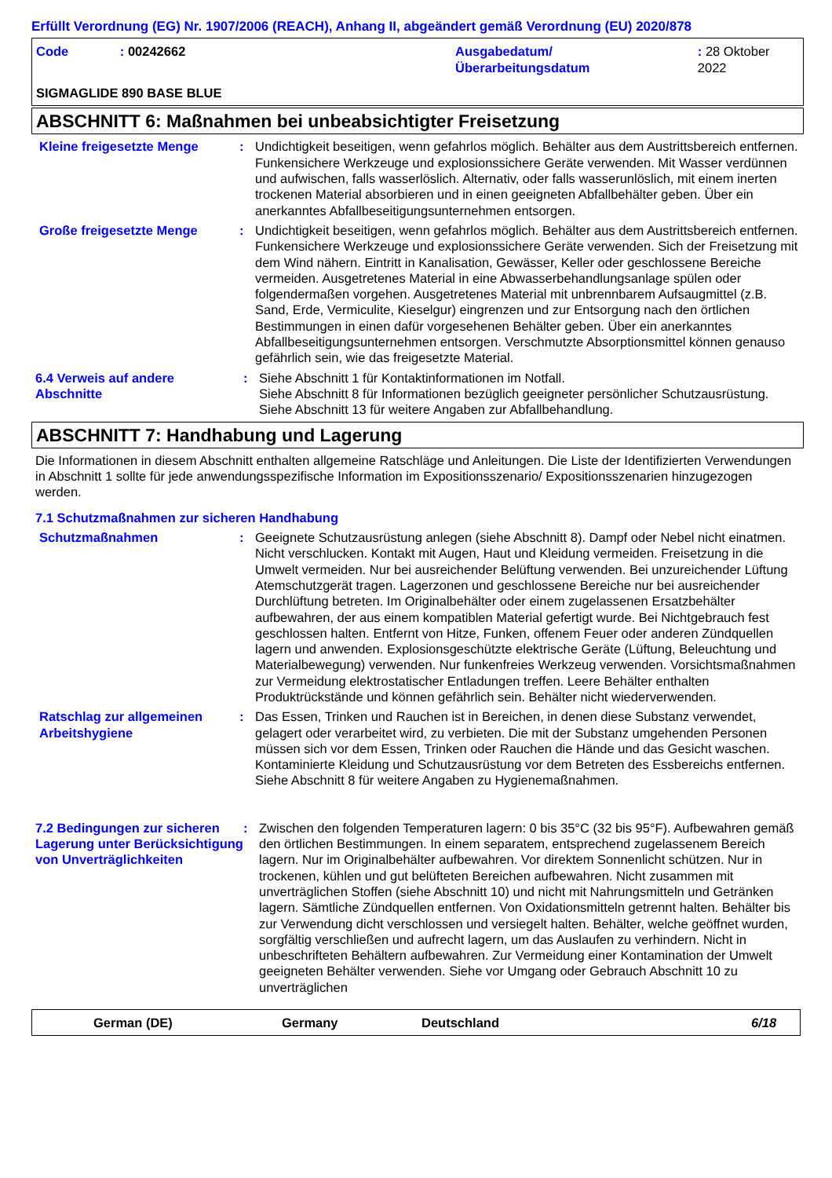Erfüllt Verordnung (EG) Nr. 1907/2006 (REACH), Anhang II, abgeändert gemäß Verordnung (EU) 2020/878
Code: 00242662 Ausgabedatum/
Überarbeitungsdatum: 28 Oktober 2022
SIGMAGLIDE 890 BASE BLUE
ABSCHNITT 6: Maßnahmen bei unbeabsichtigter Freisetzung
Kleine freigesetzte Menge : Undichtigkeit beseitigen, wenn gefahrlos möglich. Behälter aus dem Austrittsbereich entfernen. Funkensichere Werkzeuge und explosionssichere Geräte verwenden. Mit Wasser verdünnen und aufwischen, falls wasserlöslich. Alternativ, oder falls wasserunlöslich, mit einem inerten trockenen Material absorbieren und in einen geeigneten Abfallbehälter geben. Über ein anerkanntes Abfallbeseitigungsunternehmen entsorgen.
Große freigesetzte Menge : Undichtigkeit beseitigen, wenn gefahrlos möglich. Behälter aus dem Austrittsbereich entfernen. Funkensichere Werkzeuge und explosionssichere Geräte verwenden. Sich der Freisetzung mit dem Wind nähern. Eintritt in Kanalisation, Gewässer, Keller oder geschlossene Bereiche vermeiden. Ausgetretenes Material in eine Abwasserbehandlungsanlage spülen oder folgendermaßen vorgehen. Ausgetretenes Material mit unbrennbarem Aufsaugmittel (z.B. Sand, Erde, Vermiculite, Kieselgur) eingrenzen und zur Entsorgung nach den örtlichen Bestimmungen in einen dafür vorgesehenen Behälter geben. Über ein anerkanntes Abfallbeseitigungsunternehmen entsorgen. Verschmutzte Absorptionsmittel können genauso gefährlich sein, wie das freigesetzte Material.
6.4 Verweis auf andere Abschnitte
: Siehe Abschnitt 1 für Kontaktinformationen im Notfall.
Siehe Abschnitt 8 für Informationen bezüglich geeigneter persönlicher Schutzausrüstung.
Siehe Abschnitt 13 für weitere Angaben zur Abfallbehandlung.
ABSCHNITT 7: Handhabung und Lagerung
Die Informationen in diesem Abschnitt enthalten allgemeine Ratschläge und Anleitungen. Die Liste der Identifizierten Verwendungen in Abschnitt 1 sollte für jede anwendungsspezifische Information im Expositionsszenario/ Expositionsszenarien hinzugezogen werden.
7.1 Schutzmaßnahmen zur sicheren Handhabung
Schutzmaßnahmen : Geeignete Schutzausrüstung anlegen (siehe Abschnitt 8). Dampf oder Nebel nicht einatmen. Nicht verschlucken. Kontakt mit Augen, Haut und Kleidung vermeiden. Freisetzung in die Umwelt vermeiden. Nur bei ausreichender Belüftung verwenden. Bei unzureichender Lüftung Atemschutzgerät tragen. Lagerzonen und geschlossene Bereiche nur bei ausreichender Durchlüftung betreten. Im Originalbehälter oder einem zugelassenen Ersatzbehälter aufbewahren, der aus einem kompatiblen Material gefertigt wurde. Bei Nichtgebrauch fest geschlossen halten. Entfernt von Hitze, Funken, offenem Feuer oder anderen Zündquellen lagern und anwenden. Explosionsgeschützte elektrische Geräte (Lüftung, Beleuchtung und Materialbewegung) verwenden. Nur funkenfreies Werkzeug verwenden. Vorsichtsmaßnahmen zur Vermeidung elektrostatischer Entladungen treffen. Leere Behälter enthalten Produktrückstände und können gefährlich sein. Behälter nicht wiederverwenden.
Ratschlag zur allgemeinen Arbeitshygiene
: Das Essen, Trinken und Rauchen ist in Bereichen, in denen diese Substanz verwendet, gelagert oder verarbeitet wird, zu verbieten. Die mit der Substanz umgehenden Personen müssen sich vor dem Essen, Trinken oder Rauchen die Hände und das Gesicht waschen. Kontaminierte Kleidung und Schutzausrüstung vor dem Betreten des Essbereichs entfernen. Siehe Abschnitt 8 für weitere Angaben zu Hygienemaßnahmen.
7.2 Bedingungen zur sicheren Lagerung unter Berücksichtigung von Unverträglichkeiten
: Zwischen den folgenden Temperaturen lagern: 0 bis 35°C (32 bis 95°F). Aufbewahren gemäß den örtlichen Bestimmungen. In einem separatem, entsprechend zugelassenem Bereich lagern. Nur im Originalbehälter aufbewahren. Vor direktem Sonnenlicht schützen. Nur in trockenen, kühlen und gut belüfteten Bereichen aufbewahren. Nicht zusammen mit unverträglichen Stoffen (siehe Abschnitt 10) und nicht mit Nahrungsmitteln und Getränken lagern. Sämtliche Zündquellen entfernen. Von Oxidationsmitteln getrennt halten. Behälter bis zur Verwendung dicht verschlossen und versiegelt halten. Behälter, welche geöffnet wurden, sorgfältig verschließen und aufrecht lagern, um das Auslaufen zu verhindern. Nicht in unbeschrifteten Behältern aufbewahren. Zur Vermeidung einer Kontamination der Umwelt geeigneten Behälter verwenden. Siehe vor Umgang oder Gebrauch Abschnitt 10 zu unverträglichen
German (DE) Germany Deutschland 6/18